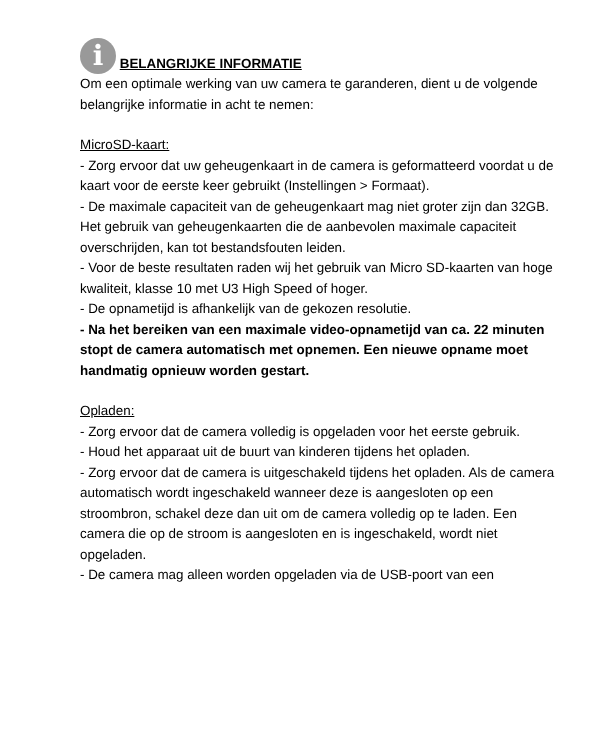i
BELANGRIJKE INFORMATIE
Om een optimale werking van uw camera te garanderen, dient u de volgende belangrijke informatie in acht te nemen:
MicroSD-kaart:
- Zorg ervoor dat uw geheugenkaart in de camera is geformatteerd voordat u de kaart voor de eerste keer gebruikt (Instellingen > Formaat).
- De maximale capaciteit van de geheugenkaart mag niet groter zijn dan 32GB.
Het gebruik van geheugenkaarten die de aanbevolen maximale capaciteit overschrijden, kan tot bestandsfouten leiden.
- Voor de beste resultaten raden wij het gebruik van Micro SD-kaarten van hoge kwaliteit, klasse 10 met U3 High Speed of hoger.
- De opnametijd is afhankelijk van de gekozen resolutie.
- Na het bereiken van een maximale video-opnametijd van ca. 22 minuten stopt de camera automatisch met opnemen. Een nieuwe opname moet handmatig opnieuw worden gestart.
Opladen:
- Zorg ervoor dat de camera volledig is opgeladen voor het eerste gebruik.
- Houd het apparaat uit de buurt van kinderen tijdens het opladen.
- Zorg ervoor dat de camera is uitgeschakeld tijdens het opladen. Als de camera automatisch wordt ingeschakeld wanneer deze is aangesloten op een stroombron, schakel deze dan uit om de camera volledig op te laden. Een camera die op de stroom is aangesloten en is ingeschakeld, wordt niet opgeladen.
- De camera mag alleen worden opgeladen via de USB-poort van een